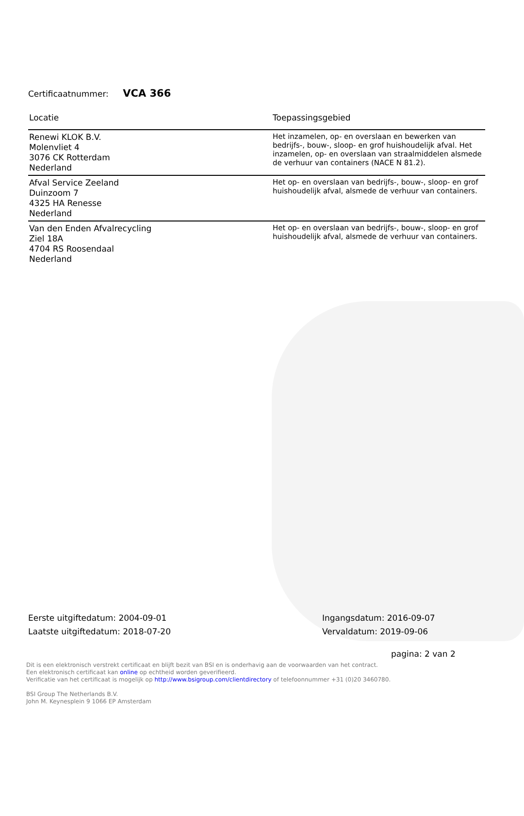Certificaatnummer: VCA 366
| Locatie | Toepassingsgebied |
| --- | --- |
| Renewi KLOK B.V. Molenvliet 4 3076 CK Rotterdam Nederland | Het inzamelen, op- en overslaan en bewerken van bedrijfs-, bouw-, sloop- en grof huishoudelijk afval. Het inzamelen, op- en overslaan van straalmiddelen alsmede de verhuur van containers (NACE N 81.2). |
| Afval Service Zeeland Duinzoom 7 4325 HA Renesse Nederland | Het op- en overslaan van bedrijfs-, bouw-, sloop- en grof huishoudelijk afval, alsmede de verhuur van containers. |
| Van den Enden Afvalrecycling Ziel 18A 4704 RS Roosendaal Nederland | Het op- en overslaan van bedrijfs-, bouw-, sloop- en grof huishoudelijk afval, alsmede de verhuur van containers. |
Eerste uitgiftedatum: 2004-09-01
Laatste uitgiftedatum: 2018-07-20
Ingangsdatum: 2016-09-07
Vervaldatum: 2019-09-06
pagina: 2 van 2
Dit is een elektronisch verstrekt certificaat en blijft bezit van BSI en is onderhavig aan de voorwaarden van het contract.
Een elektronisch certificaat kan online op echtheid worden geverifieerd.
Verificatie van het certificaat is mogelijk op http://www.bsigroup.com/clientdirectory of telefoonnummer +31 (0)20 3460780.
BSI Group The Netherlands B.V.
John M. Keynesplein 9 1066 EP Amsterdam